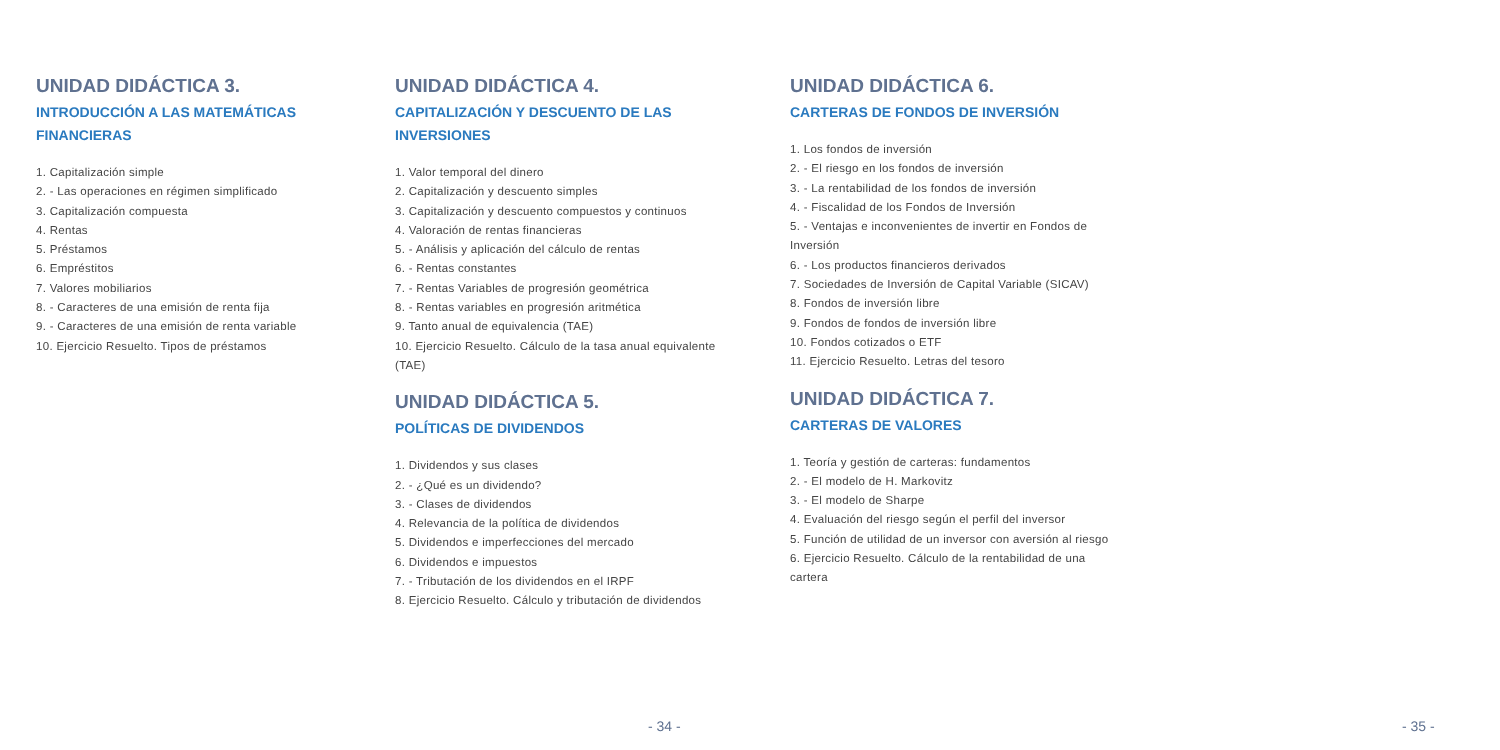UNIDAD DIDÁCTICA 3.
INTRODUCCIÓN A LAS MATEMÁTICAS FINANCIERAS
1. Capitalización simple
2. - Las operaciones en régimen simplificado
3. Capitalización compuesta
4. Rentas
5. Préstamos
6. Empréstitos
7. Valores mobiliarios
8. - Caracteres de una emisión de renta fija
9. - Caracteres de una emisión de renta variable
10. Ejercicio Resuelto. Tipos de préstamos
UNIDAD DIDÁCTICA 4.
CAPITALIZACIÓN Y DESCUENTO DE LAS INVERSIONES
1. Valor temporal del dinero
2. Capitalización y descuento simples
3. Capitalización y descuento compuestos y continuos
4. Valoración de rentas financieras
5. - Análisis y aplicación del cálculo de rentas
6. - Rentas constantes
7. - Rentas Variables de progresión geométrica
8. - Rentas variables en progresión aritmética
9. Tanto anual de equivalencia (TAE)
10. Ejercicio Resuelto. Cálculo de la tasa anual equivalente (TAE)
UNIDAD DIDÁCTICA 5.
POLÍTICAS DE DIVIDENDOS
1. Dividendos y sus clases
2. - ¿Qué es un dividendo?
3. - Clases de dividendos
4. Relevancia de la política de dividendos
5. Dividendos e imperfecciones del mercado
6. Dividendos e impuestos
7. - Tributación de los dividendos en el IRPF
8. Ejercicio Resuelto. Cálculo y tributación de dividendos
UNIDAD DIDÁCTICA 6.
CARTERAS DE FONDOS DE INVERSIÓN
1. Los fondos de inversión
2. - El riesgo en los fondos de inversión
3. - La rentabilidad de los fondos de inversión
4. - Fiscalidad de los Fondos de Inversión
5. - Ventajas e inconvenientes de invertir en Fondos de Inversión
6. - Los productos financieros derivados
7. Sociedades de Inversión de Capital Variable (SICAV)
8. Fondos de inversión libre
9. Fondos de fondos de inversión libre
10. Fondos cotizados o ETF
11. Ejercicio Resuelto. Letras del tesoro
UNIDAD DIDÁCTICA 7.
CARTERAS DE VALORES
1. Teoría y gestión de carteras: fundamentos
2. - El modelo de H. Markovitz
3. - El modelo de Sharpe
4. Evaluación del riesgo según el perfil del inversor
5. Función de utilidad de un inversor con aversión al riesgo
6. Ejercicio Resuelto. Cálculo de la rentabilidad de una cartera
- 34 - - 35 -